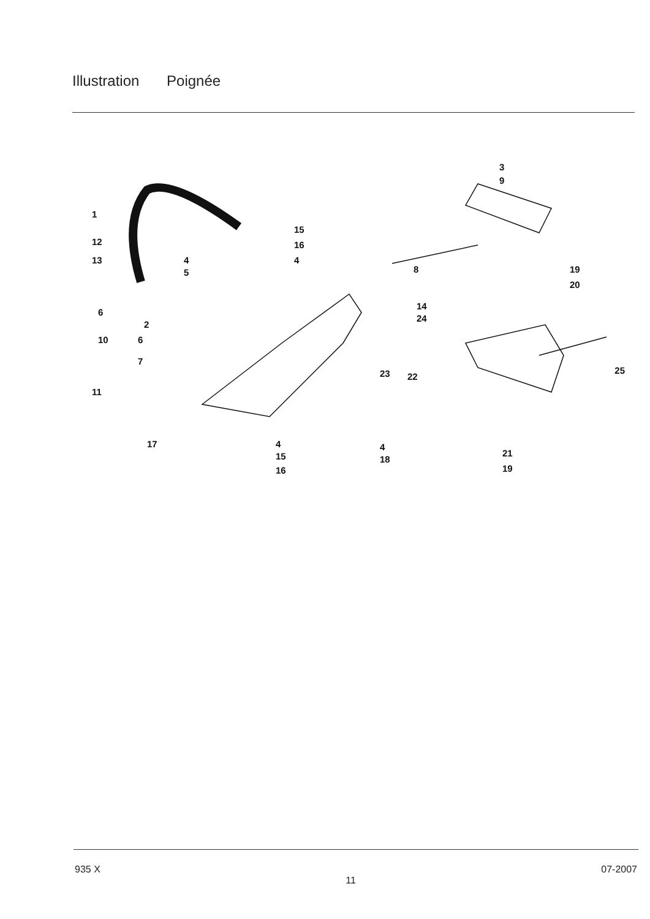Illustration Poignée
1
12
13
4
5
15
16
4
3
9
8
19
20
14
24
6
2
10
6
7
11
23
22
25
17
4
15
16
4
18
21
19
935 X 11 07-2007